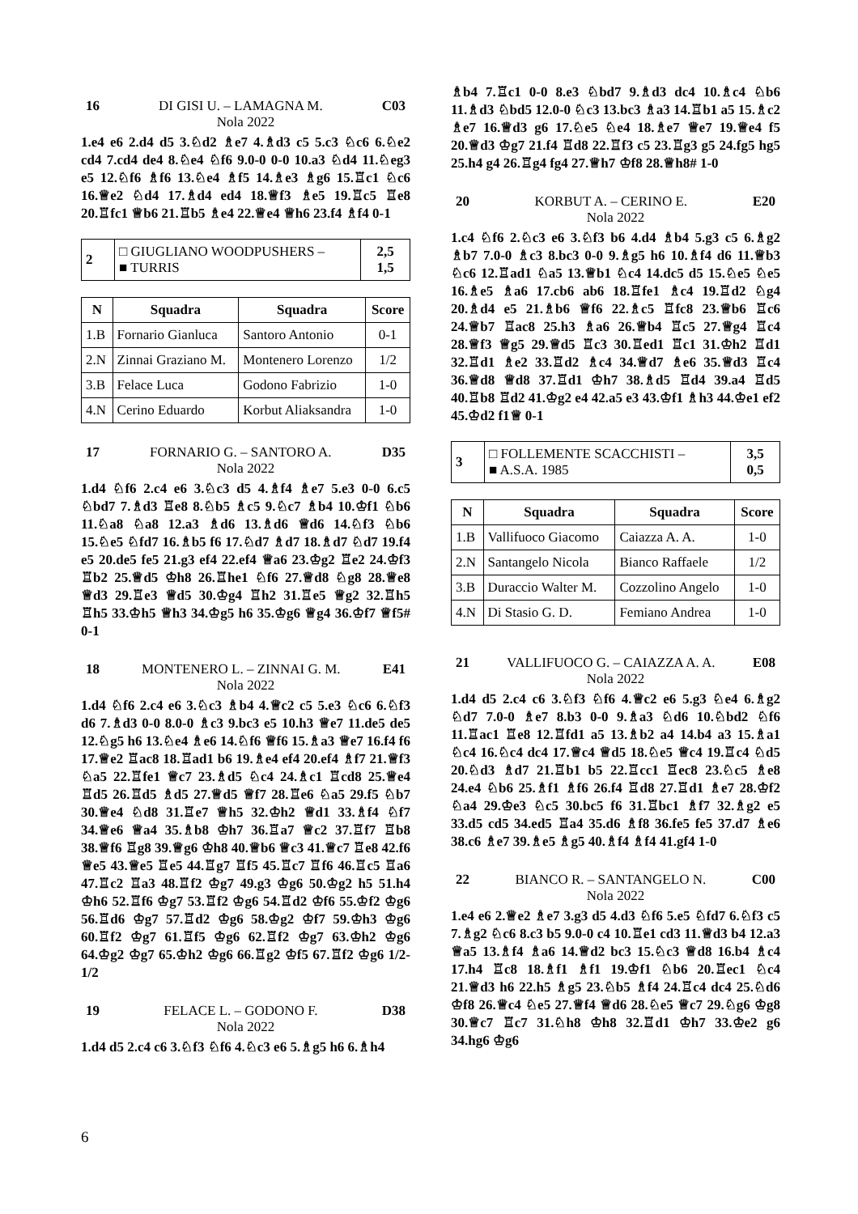16 DI GISI U. – LAMAGNA M. C03
Nola 2022
1.e4 e6 2.d4 d5 3.♘d2 ♗e7 4.♗d3 c5 5.c3 ♘c6 6.♘e2 cd4 7.cd4 de4 8.♘e4 ♘f6 9.0-0 0-0 10.a3 ♘d4 11.♘eg3 e5 12.♘f6 ♗f6 13.♘e4 ♗f5 14.♗e3 ♗g6 15.♖c1 ♘c6 16.♕e2 ♘d4 17.♗d4 ed4 18.♕f3 ♗e5 19.♖c5 ♖e8 20.♖fc1 ♕b6 21.♖b5 ♗e4 22.♕e4 ♕h6 23.f4 ♗f4 0-1
| 2 | □ GIUGLIANO WOODPUSHERS – ■ TURRIS | 2,5 1,5 |
| N | Squadra | Squadra | Score |
| --- | --- | --- | --- |
| 1.B | Fornario Gianluca | Santoro Antonio | 0-1 |
| 2.N | Zinnai Graziano M. | Montenero Lorenzo | 1/2 |
| 3.B | Felace Luca | Godono Fabrizio | 1-0 |
| 4.N | Cerino Eduardo | Korbut Aliaksandra | 1-0 |
17 FORNARIO G. – SANTORO A. D35
Nola 2022
1.d4 ♘f6 2.c4 e6 3.♘c3 d5 4.♗f4 ♗e7 5.e3 0-0 6.c5 ♘bd7 7.♗d3 ♖e8 8.♘b5 ♗c5 9.♘c7 ♗b4 10.♔f1 ♘b6 11.♘a8 ♘a8 12.a3 ♗d6 13.♗d6 ♕d6 14.♘f3 ♘b6 15.♘e5 ♘fd7 16.♗b5 f6 17.♘d7 ♗d7 18.♗d7 ♘d7 19.f4 e5 20.de5 fe5 21.g3 ef4 22.ef4 ♕a6 23.♔g2 ♖e2 24.♔f3 ♖b2 25.♕d5 ♔h8 26.♖he1 ♘f6 27.♕d8 ♘g8 28.♕e8 ♕d3 29.♖e3 ♕d5 30.♔g4 ♖h2 31.♖e5 ♕g2 32.♖h5 ♖h5 33.♔h5 ♕h3 34.♔g5 h6 35.♔g6 ♕g4 36.♔f7 ♕f5# 0-1
18 MONTENERO L. – ZINNAI G. M. E41
Nola 2022
1.d4 ♘f6 2.c4 e6 3.♘c3 ♗b4 4.♕c2 c5 5.e3 ♘c6 6.♘f3 d6 7.♗d3 0-0 8.0-0 ♗c3 9.bc3 e5 10.h3 ♕e7 11.de5 de5 12.♘g5 h6 13.♘e4 ♗e6 14.♘f6 ♕f6 15.♗a3 ♕e7 16.f4 f6 17.♕e2 ♖ac8 18.♖ad1 b6 19.♗e4 ef4 20.ef4 ♗f7 21.♕f3 ♘a5 22.♖fe1 ♕c7 23.♗d5 ♘c4 24.♗c1 ♖cd8 25.♕e4 ♖d5 26.♖d5 ♗d5 27.♕d5 ♕f7 28.♖e6 ♘a5 29.f5 ♘b7 30.♕e4 ♘d8 31.♖e7 ♕h5 32.♔h2 ♕d1 33.♗f4 ♘f7 34.♕e6 ♕a4 35.♗b8 ♔h7 36.♖a7 ♕c2 37.♖f7 ♖b8 38.♕f6 ♖g8 39.♕g6 ♔h8 40.♕b6 ♕c3 41.♕c7 ♖e8 42.f6 ♕e5 43.♕e5 ♖e5 44.♖g7 ♖f5 45.♖c7 ♖f6 46.♖c5 ♖a6 47.♖c2 ♖a3 48.♖f2 ♔g7 49.g3 ♔g6 50.♔g2 h5 51.h4 ♔h6 52.♖f6 ♔g7 53.♖f2 ♔g6 54.♖d2 ♔f6 55.♔f2 ♔g6 56.♖d6 ♔g7 57.♖d2 ♔g6 58.♔g2 ♔f7 59.♔h3 ♔g6 60.♖f2 ♔g7 61.♖f5 ♔g6 62.♖f2 ♔g7 63.♔h2 ♔g6 64.♔g2 ♔g7 65.♔h2 ♔g6 66.♖g2 ♔f5 67.♖f2 ♔g6 1/2-1/2
19 FELACE L. – GODONO F. D38
Nola 2022
1.d4 d5 2.c4 c6 3.♘f3 ♘f6 4.♘c3 e6 5.♗g5 h6 6.♗h4
♗b4 7.♖c1 0-0 8.e3 ♘bd7 9.♗d3 dc4 10.♗c4 ♘b6 11.♗d3 ♘bd5 12.0-0 ♘c3 13.bc3 ♗a3 14.♖b1 a5 15.♗c2 ♗e7 16.♕d3 g6 17.♘e5 ♘e4 18.♗e7 ♕e7 19.♕e4 f5 20.♕d3 ♔g7 21.f4 ♖d8 22.♖f3 c5 23.♖g3 g5 24.fg5 hg5 25.h4 g4 26.♖g4 fg4 27.♕h7 ♔f8 28.♕h8# 1-0
20 KORBUT A. – CERINO E. E20
Nola 2022
1.c4 ♘f6 2.♘c3 e6 3.♘f3 b6 4.d4 ♗b4 5.g3 c5 6.♗g2 ♗b7 7.0-0 ♗c3 8.bc3 0-0 9.♗g5 h6 10.♗f4 d6 11.♕b3 ♘c6 12.♖ad1 ♘a5 13.♕b1 ♘c4 14.dc5 d5 15.♘e5 ♘e5 16.♗e5 ♗a6 17.cb6 ab6 18.♖fe1 ♗c4 19.♖d2 ♘g4 20.♗d4 e5 21.♗b6 ♕f6 22.♗c5 ♖fc8 23.♕b6 ♖c6 24.♕b7 ♖ac8 25.h3 ♗a6 26.♕b4 ♖c5 27.♕g4 ♖c4 28.♕f3 ♕g5 29.♕d5 ♖c3 30.♖ed1 ♖c1 31.♔h2 ♖d1 32.♖d1 ♗e2 33.♖d2 ♗c4 34.♕d7 ♗e6 35.♕d3 ♖c4 36.♕d8 ♕d8 37.♖d1 ♔h7 38.♗d5 ♖d4 39.a4 ♖d5 40.♖b8 ♖d2 41.♔g2 e4 42.a5 e3 43.♔f1 ♗h3 44.♔e1 ef2 45.♔d2 f1♕ 0-1
| 3 | □ FOLLEMENTE SCACCHISTI – ■ A.S.A. 1985 | 3,5 0,5 |
| N | Squadra | Squadra | Score |
| --- | --- | --- | --- |
| 1.B | Vallifuoco Giacomo | Caiazza A. A. | 1-0 |
| 2.N | Santangelo Nicola | Bianco Raffaele | 1/2 |
| 3.B | Duraccio Walter M. | Cozzolino Angelo | 1-0 |
| 4.N | Di Stasio G. D. | Femiano Andrea | 1-0 |
21 VALLIFUOCO G. – CAIAZZA A. A. E08
Nola 2022
1.d4 d5 2.c4 c6 3.♘f3 ♘f6 4.♕c2 e6 5.g3 ♘e4 6.♗g2 ♘d7 7.0-0 ♗e7 8.b3 0-0 9.♗a3 ♘d6 10.♘bd2 ♘f6 11.♖ac1 ♖e8 12.♖fd1 a5 13.♗b2 a4 14.b4 a3 15.♗a1 ♘c4 16.♘c4 dc4 17.♕c4 ♕d5 18.♘e5 ♕c4 19.♖c4 ♘d5 20.♘d3 ♗d7 21.♖b1 b5 22.♖cc1 ♖ec8 23.♘c5 ♗e8 24.e4 ♘b6 25.♗f1 ♗f6 26.f4 ♖d8 27.♖d1 ♗e7 28.♔f2 ♘a4 29.♔e3 ♘c5 30.bc5 f6 31.♖bc1 ♗f7 32.♗g2 e5 33.d5 cd5 34.ed5 ♖a4 35.d6 ♗f8 36.fe5 fe5 37.d7 ♗e6 38.c6 ♗e7 39.♗e5 ♗g5 40.♗f4 ♗f4 41.gf4 1-0
22 BIANCO R. – SANTANGELO N. C00
Nola 2022
1.e4 e6 2.♕e2 ♗e7 3.g3 d5 4.d3 ♘f6 5.e5 ♘fd7 6.♘f3 c5 7.♗g2 ♘c6 8.c3 b5 9.0-0 c4 10.♖e1 cd3 11.♕d3 b4 12.a3 ♕a5 13.♗f4 ♗a6 14.♕d2 bc3 15.♘c3 ♕d8 16.b4 ♗c4 17.h4 ♖c8 18.♗f1 ♗f1 19.♔f1 ♘b6 20.♖ec1 ♘c4 21.♕d3 h6 22.h5 ♗g5 23.♘b5 ♗f4 24.♖c4 dc4 25.♘d6 ♔f8 26.♕c4 ♘e5 27.♕f4 ♕d6 28.♘e5 ♕c7 29.♘g6 ♔g8 30.♕c7 ♖c7 31.♘h8 ♔h8 32.♖d1 ♔h7 33.♔e2 g6 34.hg6 ♔g6
6